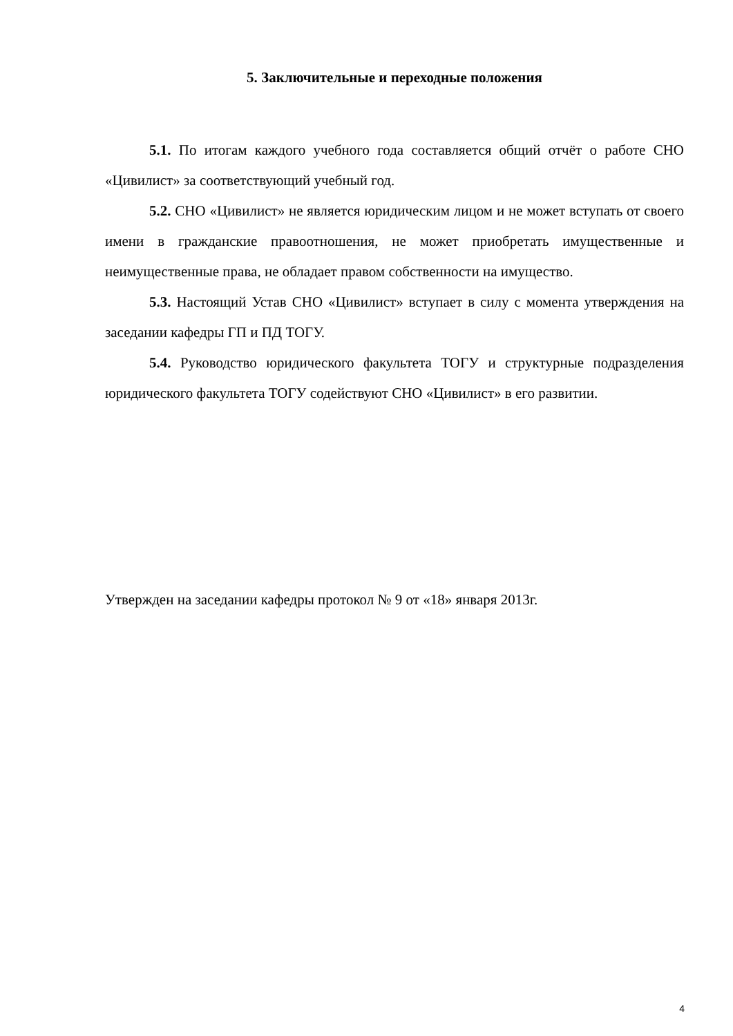5. Заключительные и переходные положения
5.1. По итогам каждого учебного года составляется общий отчёт о работе СНО «Цивилист» за соответствующий учебный год.
5.2. СНО «Цивилист» не является юридическим лицом и не может вступать от своего имени в гражданские правоотношения, не может приобретать имущественные и неимущественные права, не обладает правом собственности на имущество.
5.3. Настоящий Устав СНО «Цивилист» вступает в силу с момента утверждения на заседании кафедры ГП и ПД ТОГУ.
5.4. Руководство юридического факультета ТОГУ и структурные подразделения юридического факультета ТОГУ содействуют СНО «Цивилист» в его развитии.
Утвержден на заседании кафедры протокол № 9 от «18» января 2013г.
4